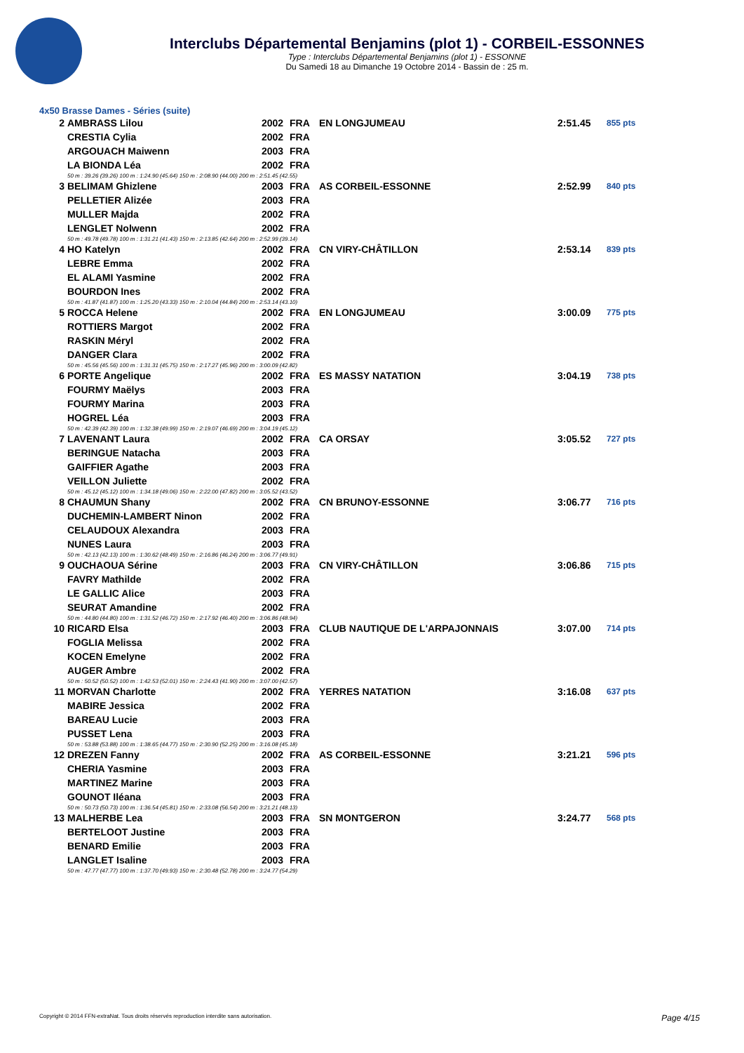Interclubs Départemental Benjamins (plot 1) - CORBEIL-ESSONNES
Type : Interclubs Départemental Benjamins (plot 1) - ESSONNE
Du Samedi 18 au Dimanche 19 Octobre 2014 - Bassin de : 25 m.
4x50 Brasse Dames - Séries (suite)
| 2 | AMBRASS Lilou | 2002 | FRA | EN LONGJUMEAU | 2:51.45 | 855 pts |
| | CRESTIA Cylia | 2002 | FRA | | | |
| | ARGOUACH Maiwenn | 2003 | FRA | | | |
| | LA BIONDA Léa | 2002 | FRA | | | |
| 50 m : 39.26 (39.26) 100 m : 1:24.90 (45.64) 150 m : 2:08.90 (44.00) 200 m : 2:51.45 (42.55) | | | | | | |
| 3 | BELIMAM Ghizlene | 2003 | FRA | AS CORBEIL-ESSONNE | 2:52.99 | 840 pts |
| | PELLETIER Alizée | 2003 | FRA | | | |
| | MULLER Majda | 2002 | FRA | | | |
| | LENGLET Nolwenn | 2002 | FRA | | | |
| 50 m : 49.78 (49.78) 100 m : 1:31.21 (41.43) 150 m : 2:13.85 (42.64) 200 m : 2:52.99 (39.14) | | | | | | |
| 4 | HO Katelyn | 2002 | FRA | CN VIRY-CHÂTILLON | 2:53.14 | 839 pts |
| | LEBRE Emma | 2002 | FRA | | | |
| | EL ALAMI Yasmine | 2002 | FRA | | | |
| | BOURDON Ines | 2002 | FRA | | | |
| 50 m : 41.87 (41.87) 100 m : 1:25.20 (43.33) 150 m : 2:10.04 (44.84) 200 m : 2:53.14 (43.10) | | | | | | |
| 5 | ROCCA Helene | 2002 | FRA | EN LONGJUMEAU | 3:00.09 | 775 pts |
| | ROTTIERS Margot | 2002 | FRA | | | |
| | RASKIN Méryl | 2002 | FRA | | | |
| | DANGER Clara | 2002 | FRA | | | |
| 50 m : 45.56 (45.56) 100 m : 1:31.31 (45.75) 150 m : 2:17.27 (45.96) 200 m : 3:00.09 (42.82) | | | | | | |
| 6 | PORTE Angelique | 2002 | FRA | ES MASSY NATATION | 3:04.19 | 738 pts |
| | FOURMY Maëlys | 2003 | FRA | | | |
| | FOURMY Marina | 2003 | FRA | | | |
| | HOGREL Léa | 2003 | FRA | | | |
| 50 m : 42.39 (42.39) 100 m : 1:32.38 (49.99) 150 m : 2:19.07 (46.69) 200 m : 3:04.19 (45.12) | | | | | | |
| 7 | LAVENANT Laura | 2002 | FRA | CA ORSAY | 3:05.52 | 727 pts |
| | BERINGUE Natacha | 2003 | FRA | | | |
| | GAIFFIER Agathe | 2003 | FRA | | | |
| | VEILLON Juliette | 2002 | FRA | | | |
| 50 m : 45.12 (45.12) 100 m : 1:34.18 (49.06) 150 m : 2:22.00 (47.82) 200 m : 3:05.52 (43.52) | | | | | | |
| 8 | CHAUMUN Shany | 2002 | FRA | CN BRUNOY-ESSONNE | 3:06.77 | 716 pts |
| | DUCHEMIN-LAMBERT Ninon | 2002 | FRA | | | |
| | CELAUDOUX Alexandra | 2003 | FRA | | | |
| | NUNES Laura | 2003 | FRA | | | |
| 50 m : 42.13 (42.13) 100 m : 1:30.62 (48.49) 150 m : 2:16.86 (46.24) 200 m : 3:06.77 (49.91) | | | | | | |
| 9 | OUCHAOUA Sérine | 2003 | FRA | CN VIRY-CHÂTILLON | 3:06.86 | 715 pts |
| | FAVRY Mathilde | 2002 | FRA | | | |
| | LE GALLIC Alice | 2003 | FRA | | | |
| | SEURAT Amandine | 2002 | FRA | | | |
| 50 m : 44.80 (44.80) 100 m : 1:31.52 (46.72) 150 m : 2:17.92 (46.40) 200 m : 3:06.86 (48.94) | | | | | | |
| 10 | RICARD Elsa | 2003 | FRA | CLUB NAUTIQUE DE L'ARPAJONNAIS | 3:07.00 | 714 pts |
| | FOGLIA Melissa | 2002 | FRA | | | |
| | KOCEN Emelyne | 2002 | FRA | | | |
| | AUGER Ambre | 2002 | FRA | | | |
| 50 m : 50.52 (50.52) 100 m : 1:42.53 (52.01) 150 m : 2:24.43 (41.90) 200 m : 3:07.00 (42.57) | | | | | | |
| 11 | MORVAN Charlotte | 2002 | FRA | YERRES NATATION | 3:16.08 | 637 pts |
| | MABIRE Jessica | 2002 | FRA | | | |
| | BAREAU Lucie | 2003 | FRA | | | |
| | PUSSET Lena | 2003 | FRA | | | |
| 50 m : 53.88 (53.88) 100 m : 1:38.65 (44.77) 150 m : 2:30.90 (52.25) 200 m : 3:16.08 (45.18) | | | | | | |
| 12 | DREZEN Fanny | 2002 | FRA | AS CORBEIL-ESSONNE | 3:21.21 | 596 pts |
| | CHERIA Yasmine | 2003 | FRA | | | |
| | MARTINEZ Marine | 2003 | FRA | | | |
| | GOUNOT Iléana | 2003 | FRA | | | |
| 50 m : 50.73 (50.73) 100 m : 1:36.54 (45.81) 150 m : 2:33.08 (56.54) 200 m : 3:21.21 (48.13) | | | | | | |
| 13 | MALHERBE Lea | 2003 | FRA | SN MONTGERON | 3:24.77 | 568 pts |
| | BERTELOOT Justine | 2003 | FRA | | | |
| | BENARD Emilie | 2003 | FRA | | | |
| | LANGLET Isaline | 2003 | FRA | | | |
| 50 m : 47.77 (47.77) 100 m : 1:37.70 (49.93) 150 m : 2:30.48 (52.78) 200 m : 3:24.77 (54.29) | | | | | | |
Copyright © 2014 FFN-extraNat. Tous droits réservés reproduction interdite sans autorisation. Page 4/15